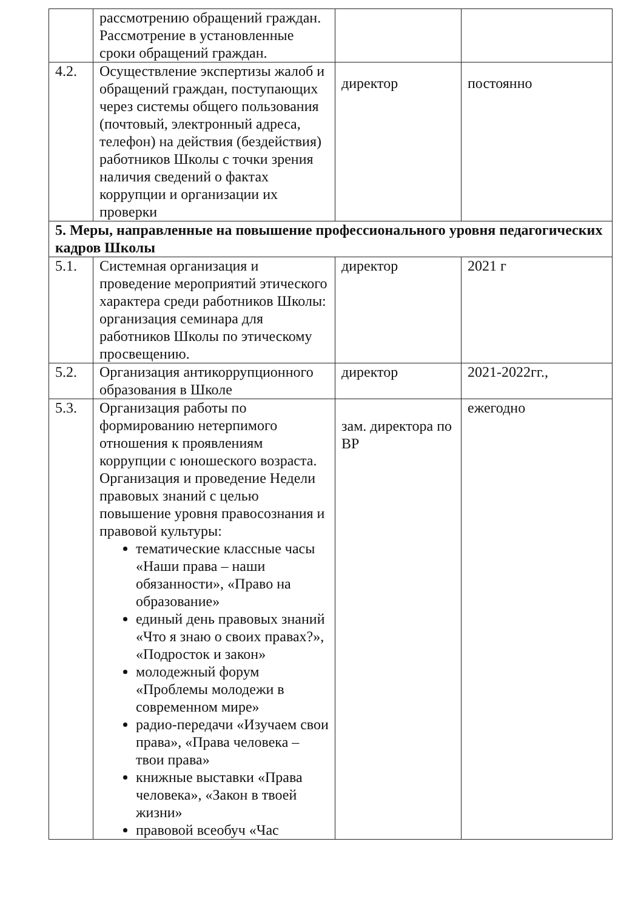| | рассмотрению обращений граждан. Рассмотрение в установленные сроки обращений граждан. | | |
| 4.2. | Осуществление экспертизы жалоб и обращений граждан, поступающих через системы общего пользования (почтовый, электронный адреса, телефон) на действия (бездействия) работников Школы с точки зрения наличия сведений о фактах коррупции и организации их проверки | директор | постоянно |
| 5. Меры, направленные на повышение профессионального уровня педагогических кадров Школы | | | |
| 5.1. | Системная организация и проведение мероприятий этического характера среди работников Школы: организация семинара для работников Школы по этическому просвещению. | директор | 2021 г |
| 5.2. | Организация антикоррупционного образования в Школе | директор | 2021-2022гг., |
| 5.3. | Организация работы по формированию нетерпимого отношения к проявлениям коррупции с юношеского возраста. Организация и проведение Недели правовых знаний с целью повышение уровня правосознания и правовой культуры: тематические классные часы «Наши права – наши обязанности», «Право на образование» единый день правовых знаний «Что я знаю о своих правах?», «Подросток и закон» молодежный форум «Проблемы молодежи в современном мире» радио-передачи «Изучаем свои права», «Права человека – твои права» книжные выставки «Права человека», «Закон в твоей жизни» правовой всеобуч «Час | зам. директора по ВР | ежегодно |